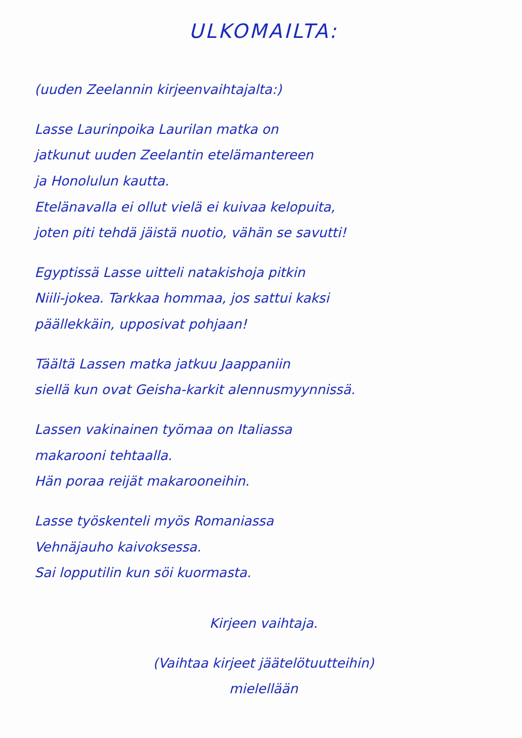ULKOMAILTA:
(uuden Zeelannin kirjeenvaihtajalta:)
Lasse Laurinpoika Laurilan matka on
jatkunut uuden Zeelantin etelämantereen
ja Honolulun kautta.
Etelänavalla ei ollut vielä ei kuivaa kelopuita,
joten piti tehdä jäistä nuotio, vähän se savutti!
Egyptissä Lasse uitteli natakishoja pitkin
Niili-jokea. Tarkkaa hommaa, jos sattui kaksi
päällekkäin, upposivat pohjaan!
Täältä Lassen matka jatkuu Jaappaniin
siellä kun ovat Geisha-karkit alennusmyynnissä.
Lassen vakinainen työmaa on Italiassa
makarooni tehtaalla.
Hän poraa reijät makarooneihin.
Lasse työskenteli myös Romaniassa
Vehnäjauho kaivoksessa.
Sai lopputilin kun söi kuormasta.
Kirjeen vaihtaja.
(Vaihtaa kirjeet jäätelötuutteihin)
mielellään